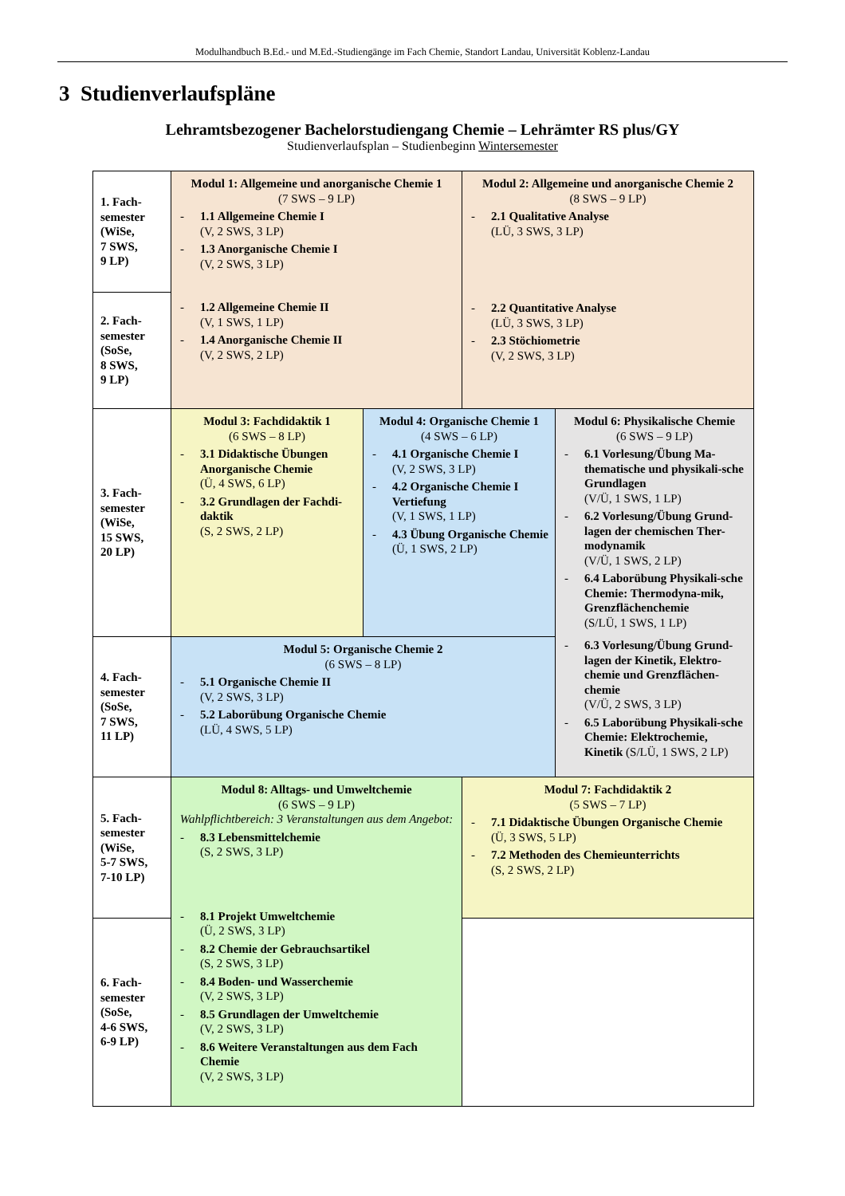Modulhandbuch B.Ed.- und M.Ed.-Studiengänge im Fach Chemie, Standort Landau, Universität Koblenz-Landau
3 Studienverlaufspläne
Lehramtsbezogener Bachelorstudiengang Chemie – Lehrämter RS plus/GY
Studienverlaufsplan – Studienbeginn Wintersemester
| 1. Fach- semester (WiSe, 7 SWS, 9 LP) | Modul 1: Allgemeine und anorganische Chemie 1 (7 SWS – 9 LP) - 1.1 Allgemeine Chemie I (V, 2 SWS, 3 LP) - 1.3 Anorganische Chemie I (V, 2 SWS, 3 LP) - 1.2 Allgemeine Chemie II (V, 1 SWS, 1 LP) - 1.4 Anorganische Chemie II (V, 2 SWS, 2 LP) | | Modul 2: Allgemeine und anorganische Chemie 2 (8 SWS – 9 LP) - 2.1 Qualitative Analyse (LÜ, 3 SWS, 3 LP) - 2.2 Quantitative Analyse (LÜ, 3 SWS, 3 LP) - 2.3 Stöchiometrie (V, 2 SWS, 3 LP) | |
| 2. Fach- semester (SoSe, 8 SWS, 9 LP) | | | | |
| 3. Fach- semester (WiSe, 15 SWS, 20 LP) | Modul 3: Fachdidaktik 1 (6 SWS – 8 LP) - 3.1 Didaktische Übungen Anorganische Chemie (Ü, 4 SWS, 6 LP) - 3.2 Grundlagen der Fachdi-daktik (S, 2 SWS, 2 LP) | Modul 4: Organische Chemie 1 (4 SWS – 6 LP) - 4.1 Organische Chemie I (V, 2 SWS, 3 LP) - 4.2 Organische Chemie I Vertiefung (V, 1 SWS, 1 LP) - 4.3 Übung Organische Chemie (Ü, 1 SWS, 2 LP) | | Modul 6: Physikalische Chemie (6 SWS – 9 LP) - 6.1 Vorlesung/Übung Ma-thematische und physikali-sche Grundlagen (V/Ü, 1 SWS, 1 LP) - 6.2 Vorlesung/Übung Grund-lagen der chemischen Ther-modynamik (V/Ü, 1 SWS, 2 LP) - 6.4 Laborübung Physikali-sche Chemie: Thermodyna-mik, Grenzflächenchemie (S/LÜ, 1 SWS, 1 LP) - 6.3 Vorlesung/Übung Grund-lagen der Kinetik, Elektro-chemie und Grenzflächen-chemie (V/Ü, 2 SWS, 3 LP) - 6.5 Laborübung Physikali-sche Chemie: Elektrochemie, Kinetik (S/LÜ, 1 SWS, 2 LP) |
| 4. Fach- semester (SoSe, 7 SWS, 11 LP) | Modul 5: Organische Chemie 2 (6 SWS – 8 LP) - 5.1 Organische Chemie II (V, 2 SWS, 3 LP) - 5.2 Laborübung Organische Chemie (LÜ, 4 SWS, 5 LP) | | | |
| 5. Fach- semester (WiSe, 5-7 SWS, 7-10 LP) | Modul 8: Alltags- und Umweltchemie (6 SWS – 9 LP) Wahlpflichtbereich: 3 Veranstaltungen aus dem Angebot: - 8.3 Lebensmittelchemie (S, 2 SWS, 3 LP) - 8.1 Projekt Umweltchemie (Ü, 2 SWS, 3 LP) - 8.2 Chemie der Gebrauchsartikel (S, 2 SWS, 3 LP) - 8.4 Boden- und Wasserchemie (V, 2 SWS, 3 LP) - 8.5 Grundlagen der Umweltchemie (V, 2 SWS, 3 LP) - 8.6 Weitere Veranstaltungen aus dem Fach Chemie (V, 2 SWS, 3 LP) | | Modul 7: Fachdidaktik 2 (5 SWS – 7 LP) - 7.1 Didaktische Übungen Organische Chemie (Ü, 3 SWS, 5 LP) - 7.2 Methoden des Chemieunterrichts (S, 2 SWS, 2 LP) | |
| 6. Fach- semester (SoSe, 4-6 SWS, 6-9 LP) | | | | |